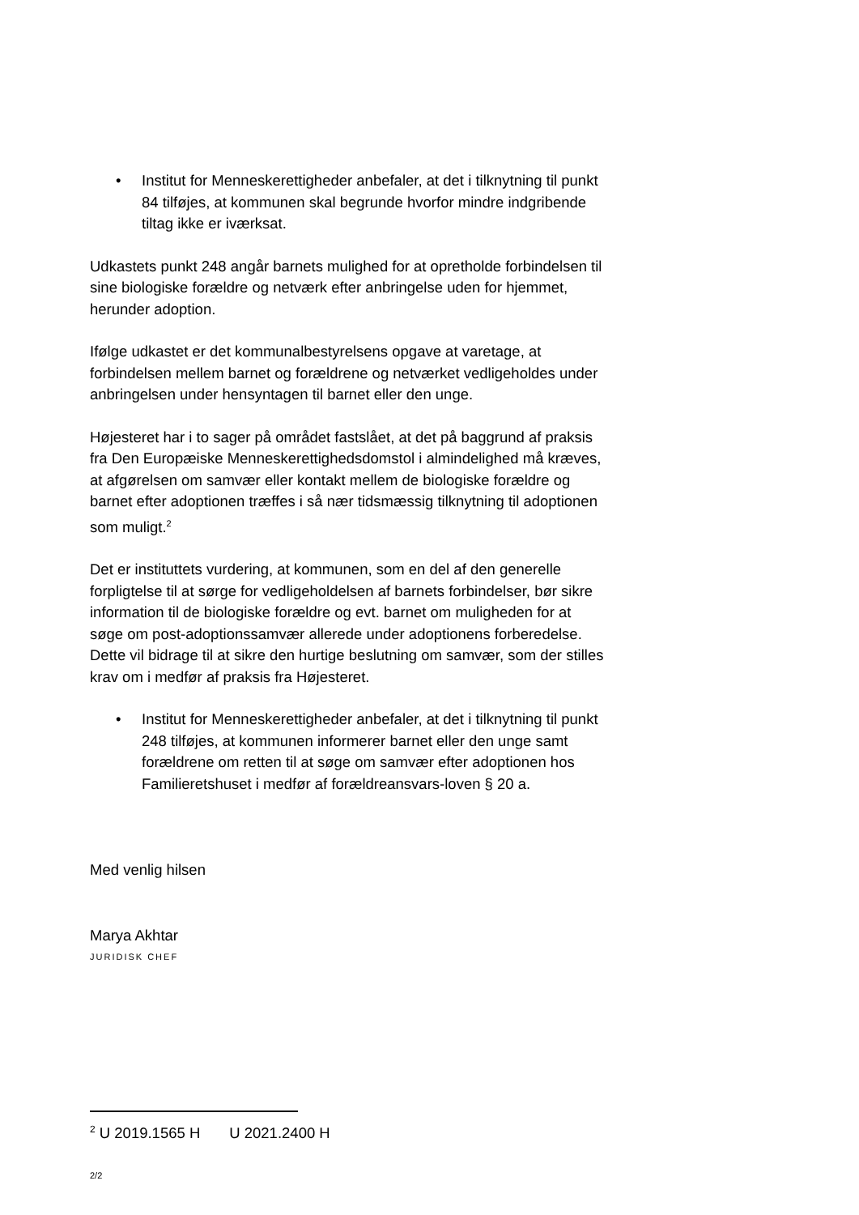• Institut for Menneskerettigheder anbefaler, at det i tilknytning til punkt 84 tilføjes, at kommunen skal begrunde hvorfor mindre indgribende tiltag ikke er iværksat.
Udkastets punkt 248 angår barnets mulighed for at opretholde forbindelsen til sine biologiske forældre og netværk efter anbringelse uden for hjemmet, herunder adoption.
Ifølge udkastet er det kommunalbestyrelsens opgave at varetage, at forbindelsen mellem barnet og forældrene og netværket vedligeholdes under anbringelsen under hensyntagen til barnet eller den unge.
Højesteret har i to sager på området fastslået, at det på baggrund af praksis fra Den Europæiske Menneskerettighedsdomstol i almindelighed må kræves, at afgørelsen om samvær eller kontakt mellem de biologiske forældre og barnet efter adoptionen træffes i så nær tidsmæssig tilknytning til adoptionen som muligt.<sup>2</sup>
Det er instituttets vurdering, at kommunen, som en del af den generelle forpligtelse til at sørge for vedligeholdelsen af barnets forbindelser, bør sikre information til de biologiske forældre og evt. barnet om muligheden for at søge om post-adoptionssamvær allerede under adoptionens forberedelse. Dette vil bidrage til at sikre den hurtige beslutning om samvær, som der stilles krav om i medfør af praksis fra Højesteret.
• Institut for Menneskerettigheder anbefaler, at det i tilknytning til punkt 248 tilføjes, at kommunen informerer barnet eller den unge samt forældrene om retten til at søge om samvær efter adoptionen hos Familieretshuset i medfør af forældreansvars-loven § 20 a.
Med venlig hilsen
Marya Akhtar
JURIDISK CHEF
<sup>2</sup> U 2019.1565 H U 2021.2400 H
2/2